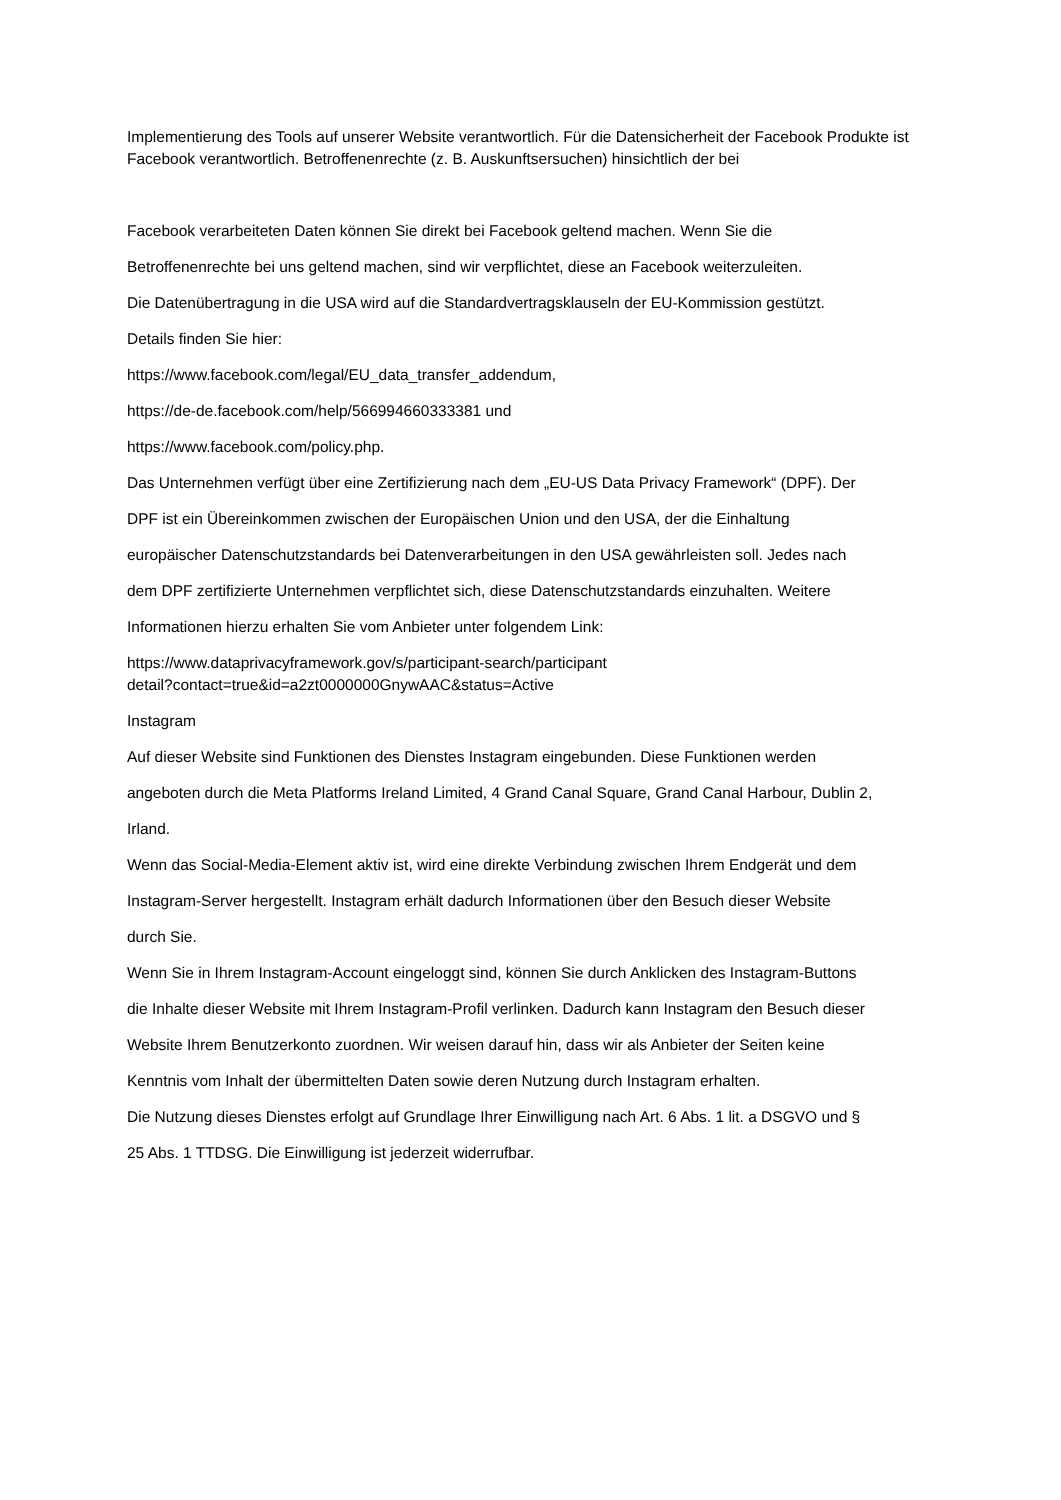Implementierung des Tools auf unserer Website verantwortlich. Für die Datensicherheit der Facebook Produkte ist Facebook verantwortlich. Betroffenenrechte (z. B. Auskunftsersuchen) hinsichtlich der bei
Facebook verarbeiteten Daten können Sie direkt bei Facebook geltend machen. Wenn Sie die
Betroffenenrechte bei uns geltend machen, sind wir verpflichtet, diese an Facebook weiterzuleiten.
Die Datenübertragung in die USA wird auf die Standardvertragsklauseln der EU-Kommission gestützt.
Details finden Sie hier:
https://www.facebook.com/legal/EU_data_transfer_addendum,
https://de-de.facebook.com/help/566994660333381 und
https://www.facebook.com/policy.php.
Das Unternehmen verfügt über eine Zertifizierung nach dem „EU-US Data Privacy Framework“ (DPF). Der
DPF ist ein Übereinkommen zwischen der Europäischen Union und den USA, der die Einhaltung
europäischer Datenschutzstandards bei Datenverarbeitungen in den USA gewährleisten soll. Jedes nach
dem DPF zertifizierte Unternehmen verpflichtet sich, diese Datenschutzstandards einzuhalten. Weitere
Informationen hierzu erhalten Sie vom Anbieter unter folgendem Link:
https://www.dataprivacyframework.gov/s/participant-search/participant
detail?contact=true&id=a2zt0000000GnywAAC&status=Active
Instagram
Auf dieser Website sind Funktionen des Dienstes Instagram eingebunden. Diese Funktionen werden
angeboten durch die Meta Platforms Ireland Limited, 4 Grand Canal Square, Grand Canal Harbour, Dublin 2,
Irland.
Wenn das Social-Media-Element aktiv ist, wird eine direkte Verbindung zwischen Ihrem Endgerät und dem
Instagram-Server hergestellt. Instagram erhält dadurch Informationen über den Besuch dieser Website
durch Sie.
Wenn Sie in Ihrem Instagram-Account eingeloggt sind, können Sie durch Anklicken des Instagram-Buttons
die Inhalte dieser Website mit Ihrem Instagram-Profil verlinken. Dadurch kann Instagram den Besuch dieser
Website Ihrem Benutzerkonto zuordnen. Wir weisen darauf hin, dass wir als Anbieter der Seiten keine
Kenntnis vom Inhalt der übermittelten Daten sowie deren Nutzung durch Instagram erhalten.
Die Nutzung dieses Dienstes erfolgt auf Grundlage Ihrer Einwilligung nach Art. 6 Abs. 1 lit. a DSGVO und §
25 Abs. 1 TTDSG. Die Einwilligung ist jederzeit widerrufbar.